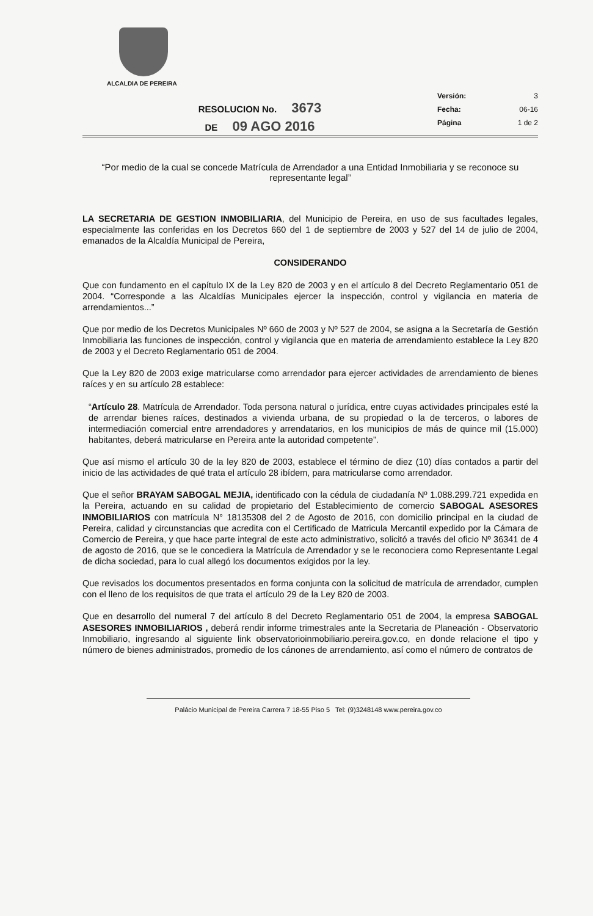ALCALDIA DE PEREIRA
RESOLUCION No. 3673
DE 09 AGO 2016
Versión: 3
Fecha: 06-16
Página 1 de 2
“Por medio de la cual se concede Matrícula de Arrendador a una Entidad Inmobiliaria y se reconoce su representante legal”
LA SECRETARIA DE GESTION INMOBILIARIA, del Municipio de Pereira, en uso de sus facultades legales, especialmente las conferidas en los Decretos 660 del 1 de septiembre de 2003 y 527 del 14 de julio de 2004, emanados de la Alcaldía Municipal de Pereira,
CONSIDERANDO
Que con fundamento en el capítulo IX de la Ley 820 de 2003 y en el artículo 8 del Decreto Reglamentario 051 de 2004. “Corresponde a las Alcaldías Municipales ejercer la inspección, control y vigilancia en materia de arrendamientos...”
Que por medio de los Decretos Municipales Nº 660 de 2003 y Nº 527 de 2004, se asigna a la Secretaría de Gestión Inmobiliaria las funciones de inspección, control y vigilancia que en materia de arrendamiento establece la Ley 820 de 2003 y el Decreto Reglamentario 051 de 2004.
Que la Ley 820 de 2003 exige matricularse como arrendador para ejercer actividades de arrendamiento de bienes raíces y en su artículo 28 establece:
“Artículo 28. Matrícula de Arrendador. Toda persona natural o jurídica, entre cuyas actividades principales esté la de arrendar bienes raíces, destinados a vivienda urbana, de su propiedad o la de terceros, o labores de intermediación comercial entre arrendadores y arrendatarios, en los municipios de más de quince mil (15.000) habitantes, deberá matricularse en Pereira ante la autoridad competente”.
Que así mismo el artículo 30 de la ley 820 de 2003, establece el término de diez (10) días contados a partir del inicio de las actividades de qué trata el artículo 28 ibídem, para matricularse como arrendador.
Que el señor BRAYAM SABOGAL MEJIA, identificado con la cédula de ciudadanía Nº 1.088.299.721 expedida en la Pereira, actuando en su calidad de propietario del Establecimiento de comercio SABOGAL ASESORES INMOBILIARIOS con matrícula N° 18135308 del 2 de Agosto de 2016, con domicilio principal en la ciudad de Pereira, calidad y circunstancias que acredita con el Certificado de Matricula Mercantil expedido por la Cámara de Comercio de Pereira, y que hace parte integral de este acto administrativo, solicitó a través del oficio Nº 36341 de 4 de agosto de 2016, que se le concediera la Matrícula de Arrendador y se le reconociera como Representante Legal de dicha sociedad, para lo cual allegó los documentos exigidos por la ley.
Que revisados los documentos presentados en forma conjunta con la solicitud de matrícula de arrendador, cumplen con el lleno de los requisitos de que trata el artículo 29 de la Ley 820 de 2003.
Que en desarrollo del numeral 7 del artículo 8 del Decreto Reglamentario 051 de 2004, la empresa SABOGAL ASESORES INMOBILIARIOS , deberá rendir informe trimestrales ante la Secretaria de Planeación - Observatorio Inmobiliario, ingresando al siguiente link observatorioinmobiliario.pereira.gov.co, en donde relacione el tipo y número de bienes administrados, promedio de los cánones de arrendamiento, así como el número de contratos de
Palácio Municipal de Pereira Carrera 7 18-55 Piso 5 Tel: (9)3248148 www.pereira.gov.co